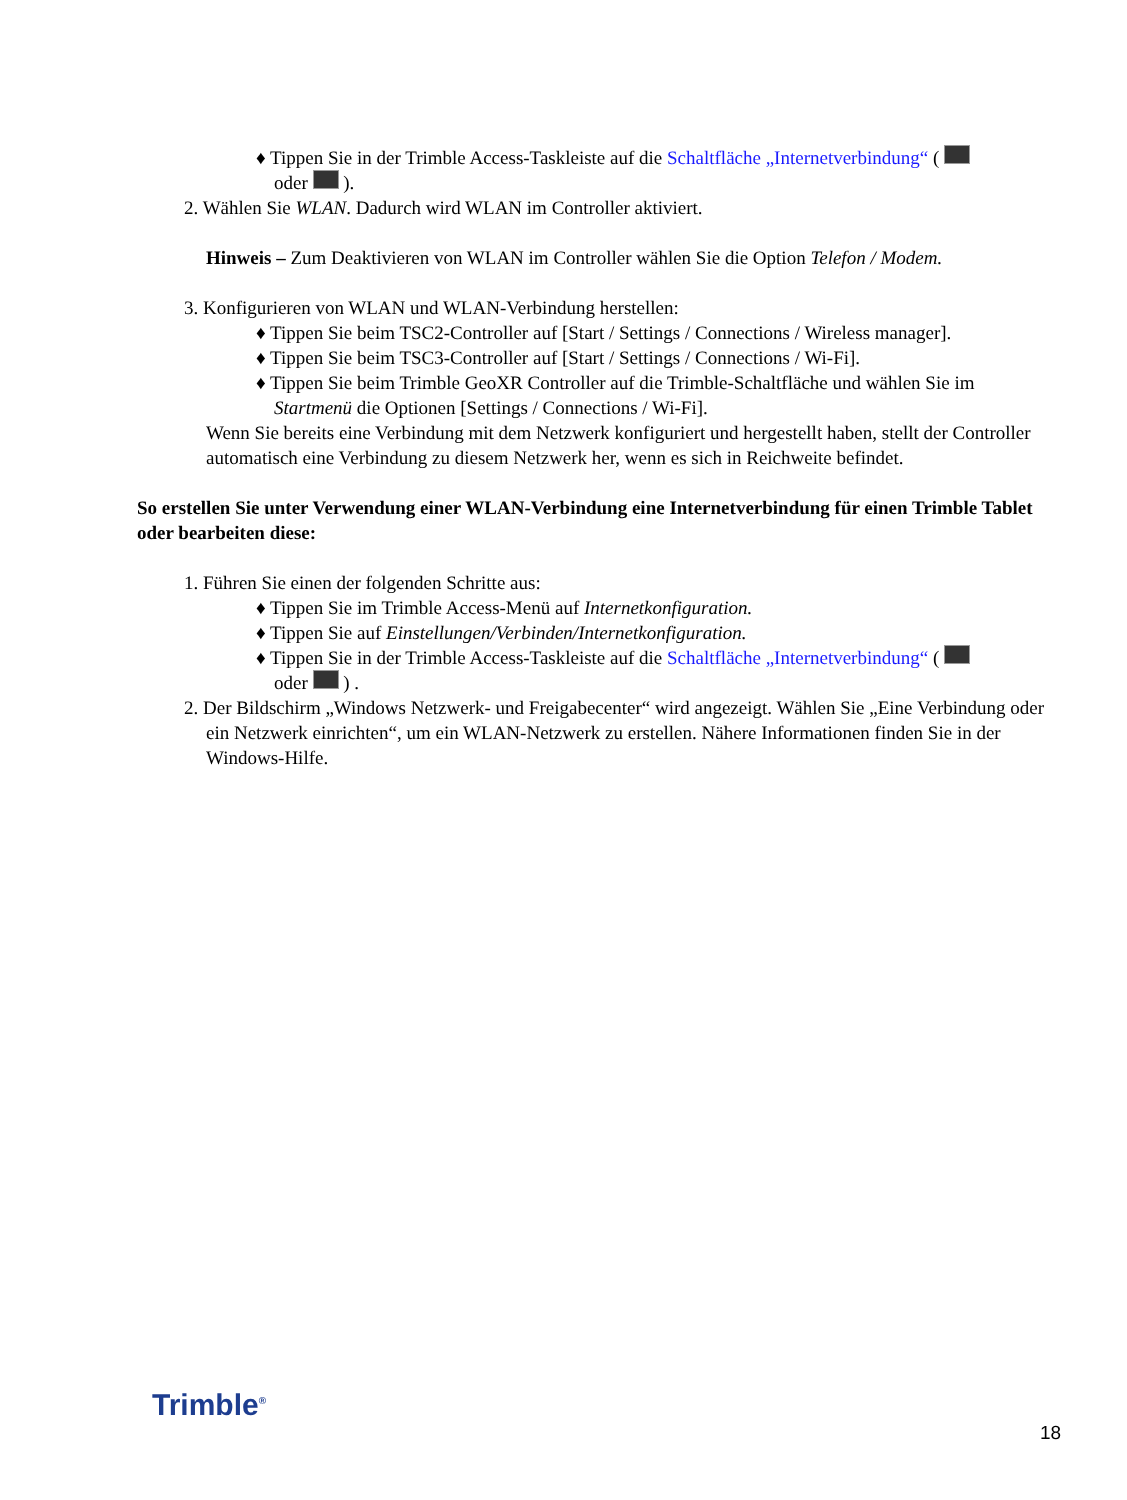♦ Tippen Sie in der Trimble Access-Taskleiste auf die Schaltfläche „Internetverbindung“ (
oder ).
2. Wählen Sie WLAN. Dadurch wird WLAN im Controller aktiviert.
Hinweis – Zum Deaktivieren von WLAN im Controller wählen Sie die Option Telefon / Modem.
3. Konfigurieren von WLAN und WLAN-Verbindung herstellen:
♦ Tippen Sie beim TSC2-Controller auf [Start / Settings / Connections / Wireless manager].
♦ Tippen Sie beim TSC3-Controller auf [Start / Settings / Connections / Wi-Fi].
♦ Tippen Sie beim Trimble GeoXR Controller auf die Trimble-Schaltfläche und wählen Sie im Startmenü die Optionen [Settings / Connections / Wi-Fi].
Wenn Sie bereits eine Verbindung mit dem Netzwerk konfiguriert und hergestellt haben, stellt der Controller automatisch eine Verbindung zu diesem Netzwerk her, wenn es sich in Reichweite befindet.
So erstellen Sie unter Verwendung einer WLAN-Verbindung eine Internetverbindung für einen Trimble Tablet oder bearbeiten diese:
1. Führen Sie einen der folgenden Schritte aus:
♦ Tippen Sie im Trimble Access-Menü auf Internetkonfiguration.
♦ Tippen Sie auf Einstellungen/Verbinden/Internetkonfiguration.
♦ Tippen Sie in der Trimble Access-Taskleiste auf die Schaltfläche „Internetverbindung“ (
oder ) .
2. Der Bildschirm „Windows Netzwerk- und Freigabecenter“ wird angezeigt. Wählen Sie „Eine Verbindung oder ein Netzwerk einrichten“, um ein WLAN-Netzwerk zu erstellen. Nähere Informationen finden Sie in der Windows-Hilfe.
Trimble<sup>®</sup>
18